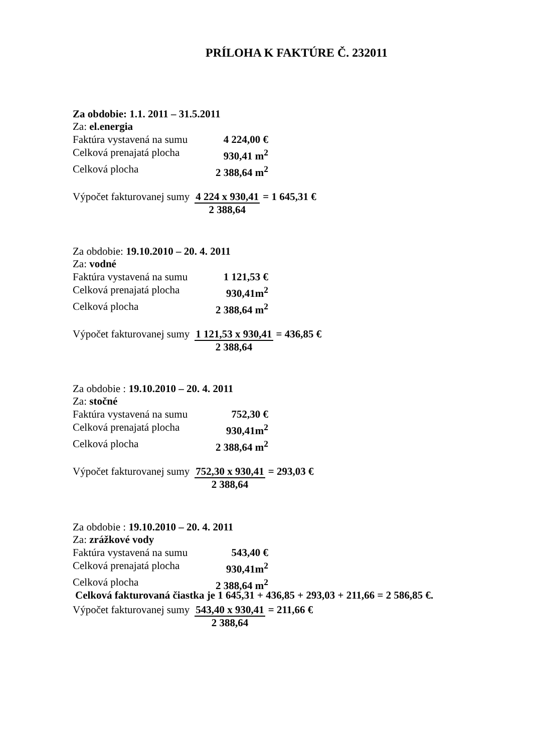PRÍLOHA K FAKTÚRE Č. 232011
Za obdobie: 1.1. 2011 – 31.5.2011
Za: el.energia
Faktúra vystavená na sumu 4 224,00 €
Celková prenajatá plocha 930,41 m<sup>2</sup>
Celková plocha 2 388,64 m<sup>2</sup>
Výpočet fakturovanej sumy 4 224 x 930,41
2 388,64 = 1 645,31 €
Za obdobie: 19.10.2010 – 20. 4. 2011
Za: vodné
Faktúra vystavená na sumu 1 121,53 €
Celková prenajatá plocha 930,41m<sup>2</sup>
Celková plocha 2 388,64 m<sup>2</sup>
Výpočet fakturovanej sumy 1 121,53 x 930,41
2 388,64 = 436,85 €
Za obdobie : 19.10.2010 – 20. 4. 2011
Za: stočné
Faktúra vystavená na sumu 752,30 €
Celková prenajatá plocha 930,41m<sup>2</sup>
Celková plocha 2 388,64 m<sup>2</sup>
Výpočet fakturovanej sumy 752,30 x 930,41
2 388,64 = 293,03 €
Za obdobie : 19.10.2010 – 20. 4. 2011
Za: zrážkové vody
Faktúra vystavená na sumu 543,40 €
Celková prenajatá plocha 930,41m<sup>2</sup>
Celková plocha 2 388,64 m<sup>2</sup>
Výpočet fakturovanej sumy 543,40 x 930,41
2 388,64 = 211,66 €
Celková fakturovaná čiastka je 1 645,31 + 436,85 + 293,03 + 211,66 = 2 586,85 €.